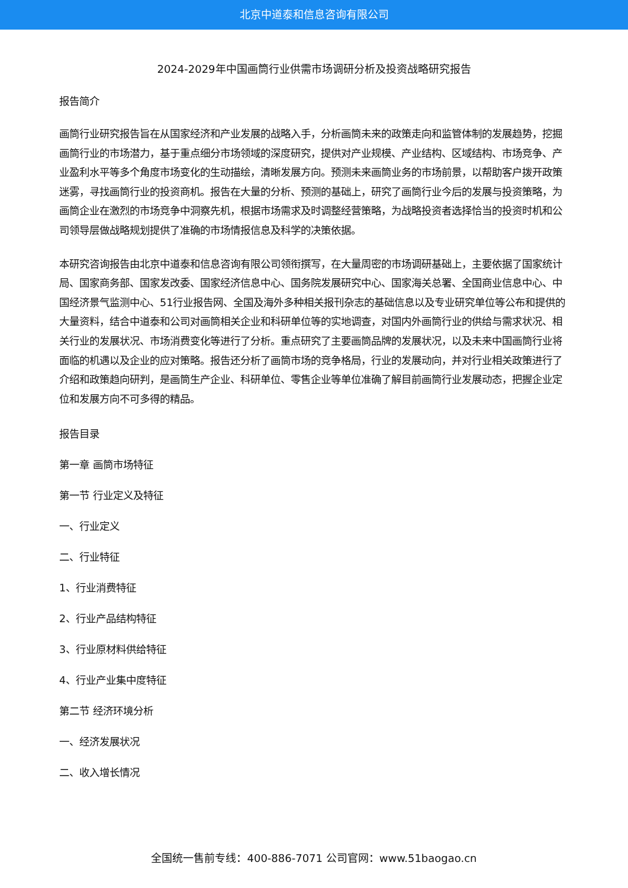北京中道泰和信息咨询有限公司
2024-2029年中国画筒行业供需市场调研分析及投资战略研究报告
报告简介
画筒行业研究报告旨在从国家经济和产业发展的战略入手，分析画筒未来的政策走向和监管体制的发展趋势，挖掘画筒行业的市场潜力，基于重点细分市场领域的深度研究，提供对产业规模、产业结构、区域结构、市场竞争、产业盈利水平等多个角度市场变化的生动描绘，清晰发展方向。预测未来画筒业务的市场前景，以帮助客户拨开政策迷雾，寻找画筒行业的投资商机。报告在大量的分析、预测的基础上，研究了画筒行业今后的发展与投资策略，为画筒企业在激烈的市场竞争中洞察先机，根据市场需求及时调整经营策略，为战略投资者选择恰当的投资时机和公司领导层做战略规划提供了准确的市场情报信息及科学的决策依据。
本研究咨询报告由北京中道泰和信息咨询有限公司领衔撰写，在大量周密的市场调研基础上，主要依据了国家统计局、国家商务部、国家发改委、国家经济信息中心、国务院发展研究中心、国家海关总署、全国商业信息中心、中国经济景气监测中心、51行业报告网、全国及海外多种相关报刊杂志的基础信息以及专业研究单位等公布和提供的大量资料，结合中道泰和公司对画筒相关企业和科研单位等的实地调查，对国内外画筒行业的供给与需求状况、相关行业的发展状况、市场消费变化等进行了分析。重点研究了主要画筒品牌的发展状况，以及未来中国画筒行业将面临的机遇以及企业的应对策略。报告还分析了画筒市场的竞争格局，行业的发展动向，并对行业相关政策进行了介绍和政策趋向研判，是画筒生产企业、科研单位、零售企业等单位准确了解目前画筒行业发展动态，把握企业定位和发展方向不可多得的精品。
报告目录
第一章 画筒市场特征
第一节 行业定义及特征
一、行业定义
二、行业特征
1、行业消费特征
2、行业产品结构特征
3、行业原材料供给特征
4、行业产业集中度特征
第二节 经济环境分析
一、经济发展状况
二、收入增长情况
全国统一售前专线：400-886-7071 公司官网：www.51baogao.cn